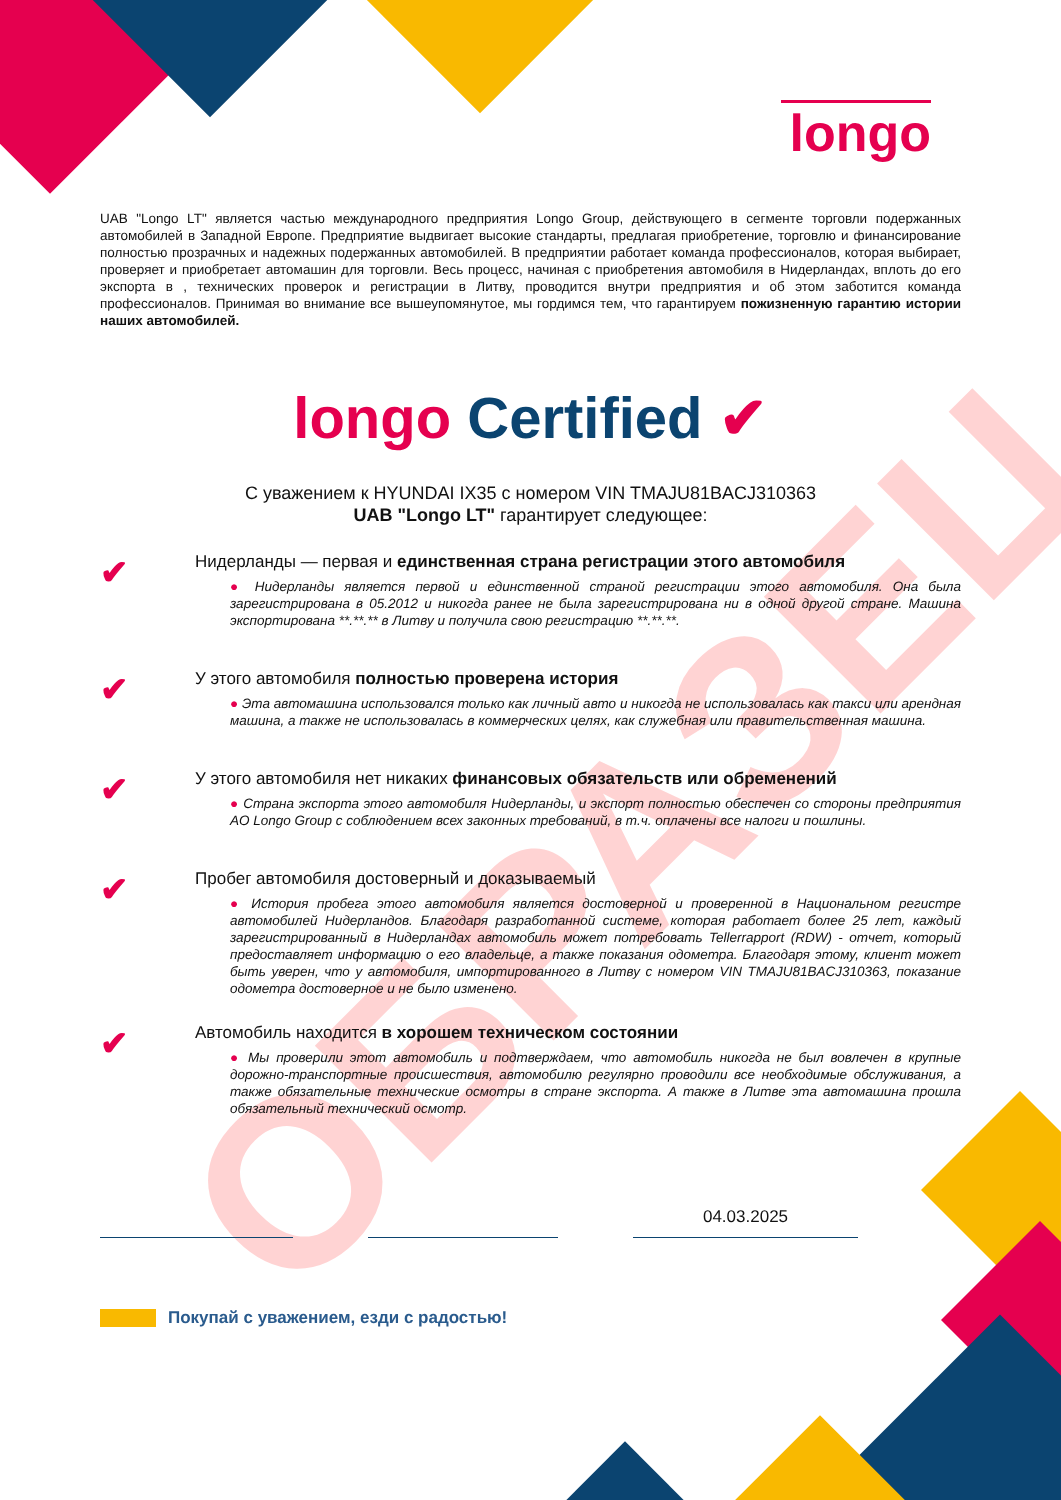ОБРАЗЕЦ
longo
UAB "Longo LT" является частью международного предприятия Longo Group, действующего в сегменте торговли подержанных автомобилей в Западной Европе. Предприятие выдвигает высокие стандарты, предлагая приобретение, торговлю и финансирование полностью прозрачных и надежных подержанных автомобилей. В предприятии работает команда профессионалов, которая выбирает, проверяет и приобретает автомашин для торговли. Весь процесс, начиная с приобретения автомобиля в Нидерландах, вплоть до его экспорта в , технических проверок и регистрации в Литву, проводится внутри предприятия и об этом заботится команда профессионалов. Принимая во внимание все вышеупомянутое, мы гордимся тем, что гарантируем пожизненную гарантию истории наших автомобилей.
longo Certified ✔
С уважением к HYUNDAI IX35 с номером VIN TMAJU81BACJ310363
UAB "Longo LT" гарантирует следующее:
✔
Нидерланды — первая и единственная страна регистрации этого автомобиля
● Нидерланды является первой и единственной страной регистрации этого автомобиля. Она была зарегистрирована в 05.2012 и никогда ранее не была зарегистрирована ни в одной другой стране. Машина экспортирована **.**.** в Литву и получила свою регистрацию **.**.**.
✔
У этого автомобиля полностью проверена история
● Эта автомашина использовался только как личный авто и никогда не использовалась как такси или арендная машина, а также не использовалась в коммерческих целях, как служебная или правительственная машина.
✔
У этого автомобиля нет никаких финансовых обязательств или обременений
● Страна экспорта этого автомобиля Нидерланды, и экспорт полностью обеспечен со стороны предприятия AO Longo Group с соблюдением всех законных требований, в т.ч. оплачены все налоги и пошлины.
✔
Пробег автомобиля достоверный и доказываемый
● История пробега этого автомобиля является достоверной и проверенной в Национальном регистре автомобилей Нидерландов. Благодаря разработанной системе, которая работает более 25 лет, каждый зарегистрированный в Нидерландах автомобиль может потребовать Tellerrapport (RDW) - отчет, который предоставляет информацию о его владельце, а также показания одометра. Благодаря этому, клиент может быть уверен, что у автомобиля, импортированного в Литву с номером VIN TMAJU81BACJ310363, показание одометра достоверное и не было изменено.
✔
Автомобиль находится в хорошем техническом состоянии
● Мы проверили этот автомобиль и подтверждаем, что автомобиль никогда не был вовлечен в крупные дорожно-транспортные происшествия, автомобилю регулярно проводили все необходимые обслуживания, а также обязательные технические осмотры в стране экспорта. А также в Литве эта автомашина прошла обязательный технический осмотр.
04.03.2025
Покупай с уважением, езди с радостью!